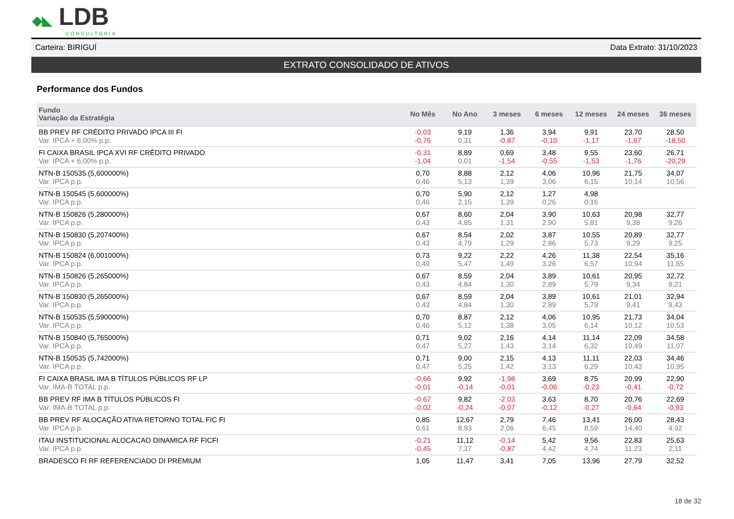◆◣ LDB
CONSULTORIA
Carteira: BIRIGUÍ Data Extrato: 31/10/2023
EXTRATO CONSOLIDADO DE ATIVOS
Performance dos Fundos
| Fundo Variação da Estratégia | No Mês | No Ano | 3 meses | 6 meses | 12 meses | 24 meses | 36 meses |
| --- | --- | --- | --- | --- | --- | --- | --- |
| BB PREV RF CRÉDITO PRIVADO IPCA III FI Var. IPCA + 6,00% p.p. | -0,03 -0,76 | 9,19 0,31 | 1,36 -0,87 | 3,94 -0,10 | 9,91 -1,17 | 23,70 -1,67 | 28,50 -18,50 |
| FI CAIXA BRASIL IPCA XVI RF CRÉDITO PRIVADO Var. IPCA + 6,00% p.p. | -0,31 -1,04 | 8,89 0,01 | 0,69 -1,54 | 3,48 -0,55 | 9,55 -1,53 | 23,60 -1,76 | 26,71 -20,29 |
| NTN-B 150535 (5,600000%) Var. IPCA p.p. | 0,70 0,46 | 8,88 5,13 | 2,12 1,39 | 4,06 3,06 | 10,96 6,15 | 21,75 10,14 | 34,07 10,56 |
| NTN-B 150545 (5,600000%) Var. IPCA p.p. | 0,70 0,46 | 5,90 2,15 | 2,12 1,39 | 1,27 0,26 | 4,98 0,16 | | |
| NTN-B 150826 (5,280000%) Var. IPCA p.p. | 0,67 0,43 | 8,60 4,85 | 2,04 1,31 | 3,90 2,90 | 10,63 5,81 | 20,98 9,38 | 32,77 9,26 |
| NTN-B 150830 (5,207400%) Var. IPCA p.p. | 0,67 0,43 | 8,54 4,79 | 2,02 1,29 | 3,87 2,86 | 10,55 5,73 | 20,89 9,29 | 32,77 9,25 |
| NTN-B 150824 (6,001000%) Var. IPCA p.p. | 0,73 0,49 | 9,22 5,47 | 2,22 1,49 | 4,26 3,26 | 11,38 6,57 | 22,54 10,94 | 35,16 11,65 |
| NTN-B 150826 (5,265000%) Var. IPCA p.p. | 0,67 0,43 | 8,59 4,84 | 2,04 1,30 | 3,89 2,89 | 10,61 5,79 | 20,95 9,34 | 32,72 9,21 |
| NTN-B 150830 (5,265000%) Var. IPCA p.p. | 0,67 0,43 | 8,59 4,84 | 2,04 1,30 | 3,89 2,89 | 10,61 5,79 | 21,01 9,41 | 32,94 9,43 |
| NTN-B 150535 (5,590000%) Var. IPCA p.p. | 0,70 0,46 | 8,87 5,12 | 2,12 1,38 | 4,06 3,05 | 10,95 6,14 | 21,73 10,12 | 34,04 10,53 |
| NTN-B 150840 (5,765000%) Var. IPCA p.p. | 0,71 0,47 | 9,02 5,27 | 2,16 1,43 | 4,14 3,14 | 11,14 6,32 | 22,09 10,49 | 34,58 11,07 |
| NTN-B 150535 (5,742000%) Var. IPCA p.p. | 0,71 0,47 | 9,00 5,25 | 2,15 1,42 | 4,13 3,13 | 11,11 6,29 | 22,03 10,43 | 34,46 10,95 |
| FI CAIXA BRASIL IMA B TÍTULOS PÚBLICOS RF LP Var. IMA-B TOTAL p.p. | -0,66 -0,01 | 9,92 -0,14 | -1,98 -0,01 | 3,69 -0,06 | 8,75 -0,23 | 20,99 -0,41 | 22,90 -0,72 |
| BB PREV RF IMA B TÍTULOS PÚBLICOS FI Var. IMA-B TOTAL p.p. | -0,67 -0,02 | 9,82 -0,24 | -2,03 -0,07 | 3,63 -0,12 | 8,70 -0,27 | 20,76 -0,64 | 22,69 -0,93 |
| BB PREV RF ALOCAÇÃO ATIVA RETORNO TOTAL FIC FI Var. IPCA p.p. | 0,85 0,61 | 12,67 8,93 | 2,79 2,06 | 7,46 6,45 | 13,41 8,59 | 26,00 14,40 | 28,43 4,92 |
| ITAU INSTITUCIONAL ALOCACAO DINAMICA RF FICFI Var. IPCA p.p. | -0,21 -0,45 | 11,12 7,37 | -0,14 -0,87 | 5,42 4,42 | 9,56 4,74 | 22,83 11,23 | 25,63 2,11 |
| BRADESCO FI RF REFERENCIADO DI PREMIUM | 1,05 | 11,47 | 3,41 | 7,05 | 13,96 | 27,79 | 32,52 |
18 de 32